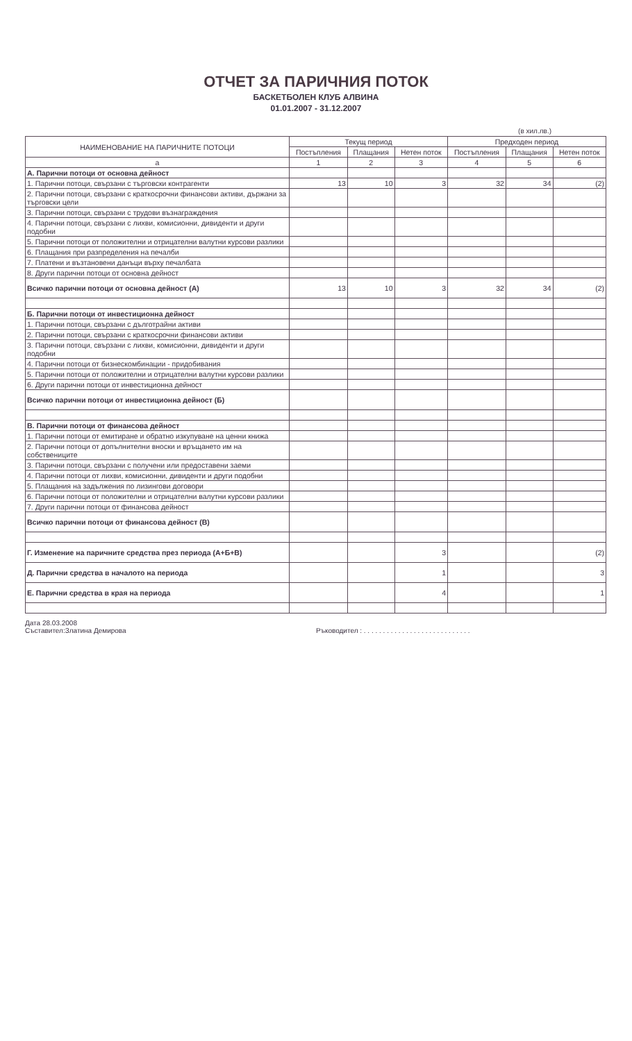ОТЧЕТ ЗА ПАРИЧНИЯ ПОТОК
БАСКЕТБОЛЕН КЛУБ АЛВИНА
01.01.2007 - 31.12.2007
(в хил.лв.)
| НАИМЕНОВАНИЕ НА ПАРИЧНИТЕ ПОТОЦИ | Текущ период | | | Предходен период | | |
| --- | --- | --- | --- | --- | --- | --- |
| | Постъпления | Плащания | Нетен поток | Постъпления | Плащания | Нетен поток |
| а | 1 | 2 | 3 | 4 | 5 | 6 |
| А. Парични потоци от основна дейност | | | | | | |
| 1. Парични потоци, свързани с търговски контрагенти | 13 | 10 | 3 | 32 | 34 | (2) |
| 2. Парични потоци, свързани с краткосрочни финансови активи, държани за търговски цели | | | | | | |
| 3. Парични потоци, свързани с трудови възнаграждения | | | | | | |
| 4. Парични потоци, свързани с лихви, комисионни, дивиденти и други подобни | | | | | | |
| 5. Парични потоци от положителни и отрицателни валутни курсови разлики | | | | | | |
| 6. Плащания при разпределения на печалби | | | | | | |
| 7. Платени и възтановени данъци върху печалбата | | | | | | |
| 8. Други парични потоци от основна дейност | | | | | | |
| Всичко парични потоци от основна дейност (А) | 13 | 10 | 3 | 32 | 34 | (2) |
| Б. Парични потоци от инвестиционна дейност | | | | | | |
| 1. Парични потоци, свързани с дълготрайни активи | | | | | | |
| 2. Парични потоци, свързани с краткосрочни финансови активи | | | | | | |
| 3. Парични потоци, свързани с лихви, комисионни, дивиденти и други подобни | | | | | | |
| 4. Парични потоци от бизнескомбинации - придобивания | | | | | | |
| 5. Парични потоци от положителни и отрицателни валутни курсови разлики | | | | | | |
| 6. Други парични потоци от инвестиционна дейност | | | | | | |
| Всичко парични потоци от инвестиционна дейност (Б) | | | | | | |
| В. Парични потоци от финансова дейност | | | | | | |
| 1. Парични потоци от емитиране и обратно изкупуване на ценни книжа | | | | | | |
| 2. Парични потоци от допълнителни вноски и връщането им на собствениците | | | | | | |
| 3. Парични потоци, свързани с получени или предоставени заеми | | | | | | |
| 4. Парични потоци от лихви, комисионни, дивиденти и други подобни | | | | | | |
| 5. Плащания на задължения по лизингови договори | | | | | | |
| 6. Парични потоци от положителни и отрицателни валутни курсови разлики | | | | | | |
| 7. Други парични потоци от финансова дейност | | | | | | |
| Всичко парични потоци от финансова дейност (В) | | | | | | |
| Г. Изменение на паричните средства през периода (А+Б+В) | | | 3 | | | (2) |
| Д. Парични средства в началото на периода | | | 1 | | | 3 |
| Е. Парични средства в края на периода | | | 4 | | | 1 |
Дата 28.03.2008
Съставител:Златина Демирова
Ръководител : . . . . . . . . . . . . . . . . . . . . . . . . . . . .